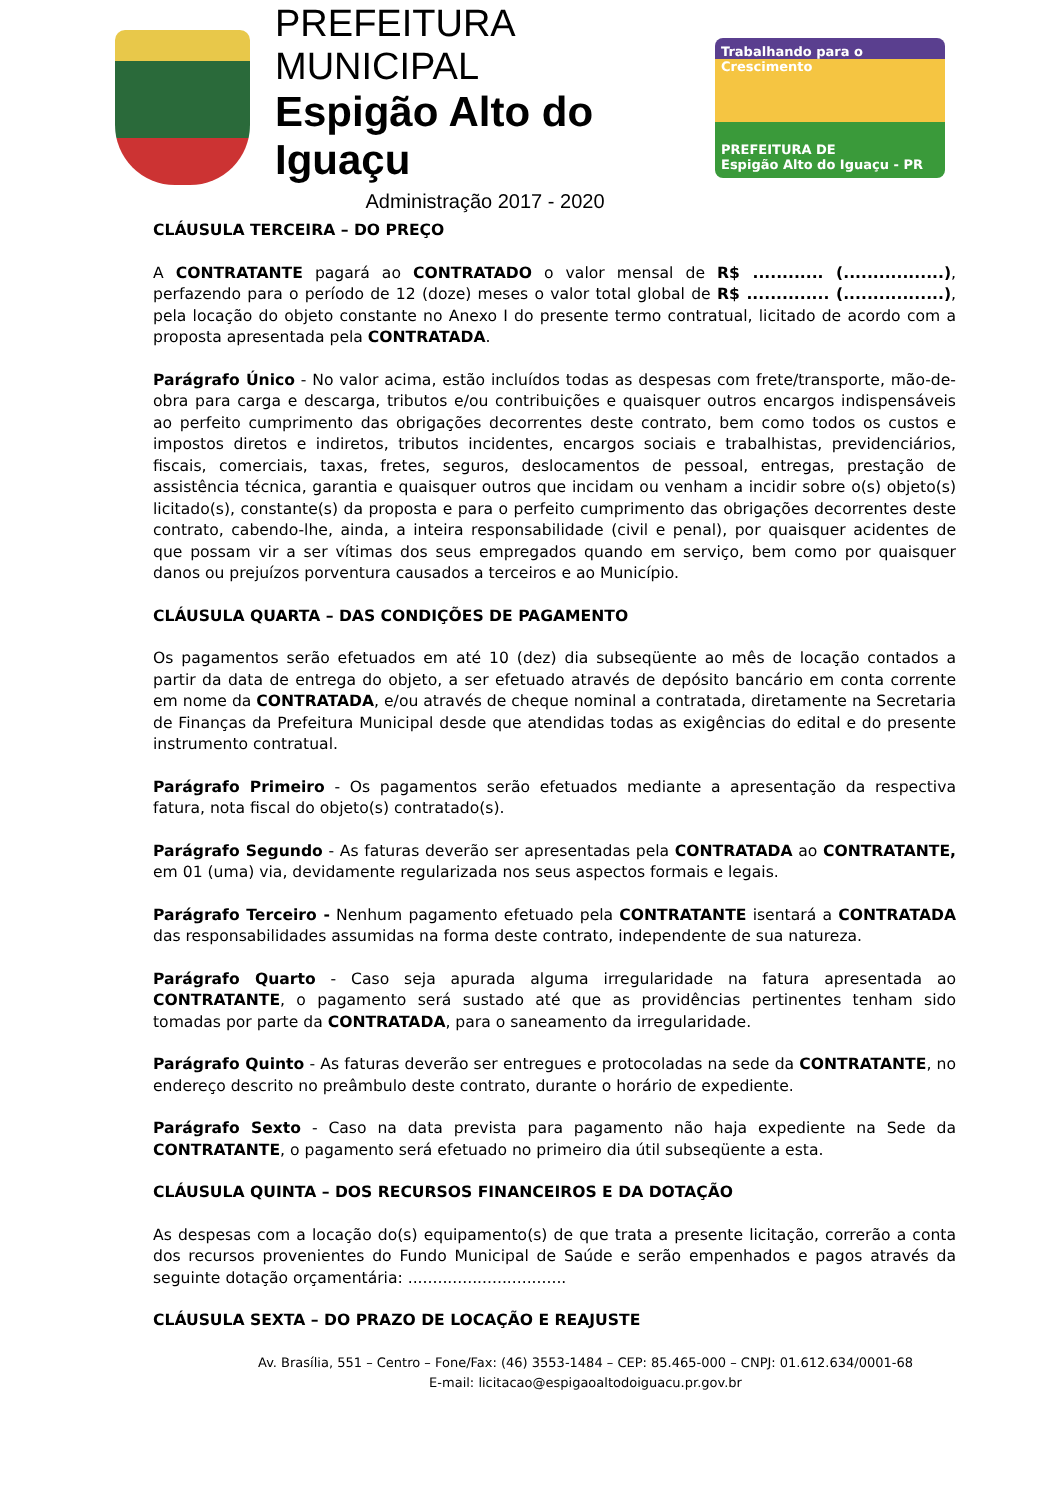PREFEITURA MUNICIPAL
Espigão Alto do Iguaçu
Administração 2017 - 2020
Trabalhando para o Crescimento
PREFEITURA DE
Espigão Alto do Iguaçu - PR
CLÁUSULA TERCEIRA – DO PREÇO
A CONTRATANTE pagará ao CONTRATADO o valor mensal de R$ ............ (.................), perfazendo para o período de 12 (doze) meses o valor total global de R$ .............. (.................), pela locação do objeto constante no Anexo I do presente termo contratual, licitado de acordo com a proposta apresentada pela CONTRATADA.
Parágrafo Único - No valor acima, estão incluídos todas as despesas com frete/transporte, mão-de-obra para carga e descarga, tributos e/ou contribuições e quaisquer outros encargos indispensáveis ao perfeito cumprimento das obrigações decorrentes deste contrato, bem como todos os custos e impostos diretos e indiretos, tributos incidentes, encargos sociais e trabalhistas, previdenciários, fiscais, comerciais, taxas, fretes, seguros, deslocamentos de pessoal, entregas, prestação de assistência técnica, garantia e quaisquer outros que incidam ou venham a incidir sobre o(s) objeto(s) licitado(s), constante(s) da proposta e para o perfeito cumprimento das obrigações decorrentes deste contrato, cabendo-lhe, ainda, a inteira responsabilidade (civil e penal), por quaisquer acidentes de que possam vir a ser vítimas dos seus empregados quando em serviço, bem como por quaisquer danos ou prejuízos porventura causados a terceiros e ao Município.
CLÁUSULA QUARTA – DAS CONDIÇÕES DE PAGAMENTO
Os pagamentos serão efetuados em até 10 (dez) dia subseqüente ao mês de locação contados a partir da data de entrega do objeto, a ser efetuado através de depósito bancário em conta corrente em nome da CONTRATADA, e/ou através de cheque nominal a contratada, diretamente na Secretaria de Finanças da Prefeitura Municipal desde que atendidas todas as exigências do edital e do presente instrumento contratual.
Parágrafo Primeiro - Os pagamentos serão efetuados mediante a apresentação da respectiva fatura, nota fiscal do objeto(s) contratado(s).
Parágrafo Segundo - As faturas deverão ser apresentadas pela CONTRATADA ao CONTRATANTE, em 01 (uma) via, devidamente regularizada nos seus aspectos formais e legais.
Parágrafo Terceiro - Nenhum pagamento efetuado pela CONTRATANTE isentará a CONTRATADA das responsabilidades assumidas na forma deste contrato, independente de sua natureza.
Parágrafo Quarto - Caso seja apurada alguma irregularidade na fatura apresentada ao CONTRATANTE, o pagamento será sustado até que as providências pertinentes tenham sido tomadas por parte da CONTRATADA, para o saneamento da irregularidade.
Parágrafo Quinto - As faturas deverão ser entregues e protocoladas na sede da CONTRATANTE, no endereço descrito no preâmbulo deste contrato, durante o horário de expediente.
Parágrafo Sexto - Caso na data prevista para pagamento não haja expediente na Sede da CONTRATANTE, o pagamento será efetuado no primeiro dia útil subseqüente a esta.
CLÁUSULA QUINTA – DOS RECURSOS FINANCEIROS E DA DOTAÇÃO
As despesas com a locação do(s) equipamento(s) de que trata a presente licitação, correrão a conta dos recursos provenientes do Fundo Municipal de Saúde e serão empenhados e pagos através da seguinte dotação orçamentária: ................................
CLÁUSULA SEXTA – DO PRAZO DE LOCAÇÃO E REAJUSTE
Av. Brasília, 551 – Centro – Fone/Fax: (46) 3553-1484 – CEP: 85.465-000 – CNPJ: 01.612.634/0001-68
E-mail: licitacao@espigaoaltodoiguacu.pr.gov.br